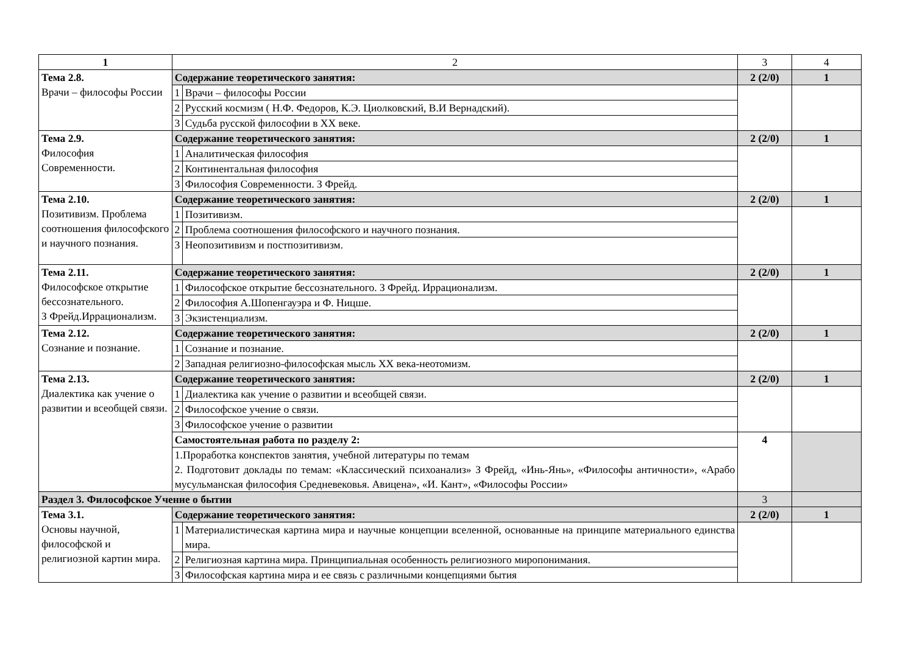| 1 | 2 | | 3 | 4 |
| --- | --- | --- | --- | --- |
| Тема 2.8. Врачи – философы России | Содержание теоретического занятия: | | 2 (2/0) | 1 |
| | 1 | Врачи – философы России | | |
| | 2 | Русский космизм ( Н.Ф. Федоров, К.Э. Циолковский, В.И Вернадский). | | |
| | 3 | Судьба русской философии в XX веке. | | |
| Тема 2.9. Философия Современности. | Содержание теоретического занятия: | | 2 (2/0) | 1 |
| | 1 | Аналитическая философия | | |
| | 2 | Континентальная философия | | |
| | 3 | Философия Современности. З Фрейд. | | |
| Тема 2.10. Позитивизм. Проблема соотношения философского и научного познания. | Содержание теоретического занятия: | | 2 (2/0) | 1 |
| | 1 | Позитивизм. | | |
| | 2 | Проблема соотношения философского и научного познания. | | |
| | 3 | Неопозитивизм и постпозитивизм. | | |
| Тема 2.11. Философское открытие бессознательного. З Фрейд.Иррационализм. | Содержание теоретического занятия: | | 2 (2/0) | 1 |
| | 1 | Философское открытие бессознательного. З Фрейд. Иррационализм. | | |
| | 2 | Философия А.Шопенгауэра и Ф. Ницше. | | |
| | 3 | Экзистенциализм. | | |
| Тема 2.12. Сознание и познание. | Содержание теоретического занятия: | | 2 (2/0) | 1 |
| | 1 | Сознание и познание. | | |
| | 2 | Западная религиозно-философская мысль XX века-неотомизм. | | |
| Тема 2.13. Диалектика как учение о развитии и всеобщей связи. | Содержание теоретического занятия: | | 2 (2/0) | 1 |
| | 1 | Диалектика как учение о развитии и всеобщей связи. | | |
| | 2 | Философское учение о связи. | | |
| | 3 | Философское учение о развитии | | |
| | Самостоятельная работа по разделу 2: | | 4 | |
| | 1.Проработка конспектов занятия, учебной литературы по темам 2. Подготовит доклады по темам: «Классический психоанализ» З Фрейд, «Инь-Янь», «Философы античности», «Арабо мусульманская философия Средневековья. Авицена», «И. Кант», «Философы России» | | | |
| Раздел 3. Философское Учение о бытии | | | 3 | |
| Тема 3.1. Основы научной, философской и религиозной картин мира. | Содержание теоретического занятия: | | 2 (2/0) | 1 |
| | 1 | Материалистическая картина мира и научные концепции вселенной, основанные на принципе материального единства мира. | | |
| | 2 | Религиозная картина мира. Принципиальная особенность религиозного миропонимания. | | |
| | 3 | Философская картина мира и ее связь с различными концепциями бытия | | |